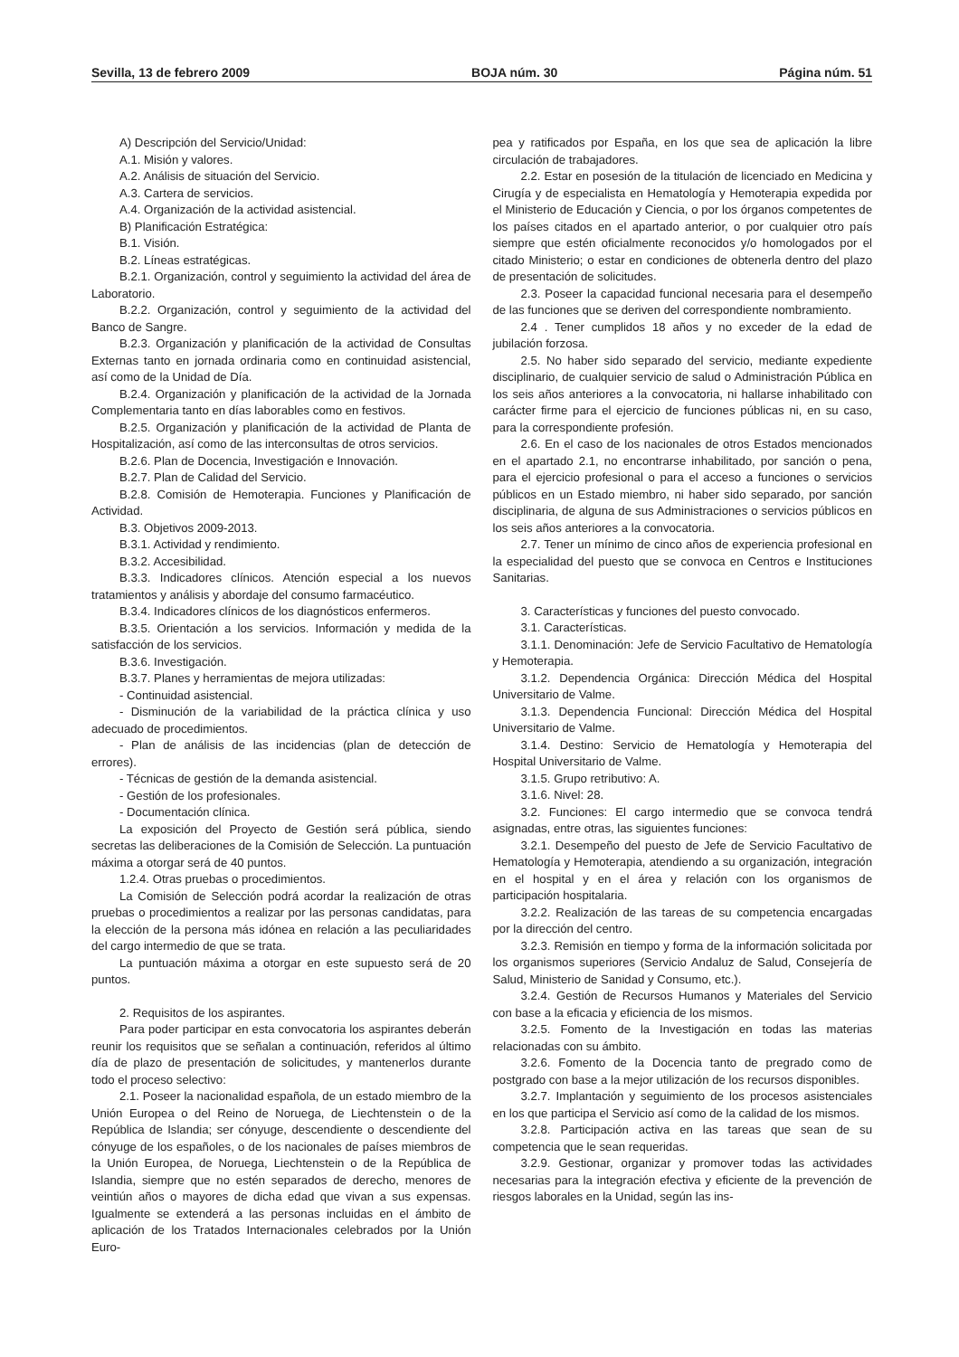Sevilla, 13 de febrero 2009 BOJA núm. 30 Página núm. 51
A) Descripción del Servicio/Unidad:
A.1. Misión y valores.
A.2. Análisis de situación del Servicio.
A.3. Cartera de servicios.
A.4. Organización de la actividad asistencial.
B) Planificación Estratégica:
B.1. Visión.
B.2. Líneas estratégicas.
B.2.1. Organización, control y seguimiento la actividad del área de Laboratorio.
B.2.2. Organización, control y seguimiento de la actividad del Banco de Sangre.
B.2.3. Organización y planificación de la actividad de Consultas Externas tanto en jornada ordinaria como en continuidad asistencial, así como de la Unidad de Día.
B.2.4. Organización y planificación de la actividad de la Jornada Complementaria tanto en días laborables como en festivos.
B.2.5. Organización y planificación de la actividad de Planta de Hospitalización, así como de las interconsultas de otros servicios.
B.2.6. Plan de Docencia, Investigación e Innovación.
B.2.7. Plan de Calidad del Servicio.
B.2.8. Comisión de Hemoterapia. Funciones y Planificación de Actividad.
B.3. Objetivos 2009-2013.
B.3.1. Actividad y rendimiento.
B.3.2. Accesibilidad.
B.3.3. Indicadores clínicos. Atención especial a los nuevos tratamientos y análisis y abordaje del consumo farmacéutico.
B.3.4. Indicadores clínicos de los diagnósticos enfermeros.
B.3.5. Orientación a los servicios. Información y medida de la satisfacción de los servicios.
B.3.6. Investigación.
B.3.7. Planes y herramientas de mejora utilizadas:
- Continuidad asistencial.
- Disminución de la variabilidad de la práctica clínica y uso adecuado de procedimientos.
- Plan de análisis de las incidencias (plan de detección de errores).
- Técnicas de gestión de la demanda asistencial.
- Gestión de los profesionales.
- Documentación clínica.
La exposición del Proyecto de Gestión será pública, siendo secretas las deliberaciones de la Comisión de Selección. La puntuación máxima a otorgar será de 40 puntos.
1.2.4. Otras pruebas o procedimientos.
La Comisión de Selección podrá acordar la realización de otras pruebas o procedimientos a realizar por las personas candidatas, para la elección de la persona más idónea en relación a las peculiaridades del cargo intermedio de que se trata.
La puntuación máxima a otorgar en este supuesto será de 20 puntos.
2. Requisitos de los aspirantes.
Para poder participar en esta convocatoria los aspirantes deberán reunir los requisitos que se señalan a continuación, referidos al último día de plazo de presentación de solicitudes, y mantenerlos durante todo el proceso selectivo:
2.1. Poseer la nacionalidad española, de un estado miembro de la Unión Europea o del Reino de Noruega, de Liechtenstein o de la República de Islandia; ser cónyuge, descendiente o descendiente del cónyuge de los españoles, o de los nacionales de países miembros de la Unión Europea, de Noruega, Liechtenstein o de la República de Islandia, siempre que no estén separados de derecho, menores de veintiún años o mayores de dicha edad que vivan a sus expensas. Igualmente se extenderá a las personas incluidas en el ámbito de aplicación de los Tratados Internacionales celebrados por la Unión Euro-
pea y ratificados por España, en los que sea de aplicación la libre circulación de trabajadores.
2.2. Estar en posesión de la titulación de licenciado en Medicina y Cirugía y de especialista en Hematología y Hemoterapia expedida por el Ministerio de Educación y Ciencia, o por los órganos competentes de los países citados en el apartado anterior, o por cualquier otro país siempre que estén oficialmente reconocidos y/o homologados por el citado Ministerio; o estar en condiciones de obtenerla dentro del plazo de presentación de solicitudes.
2.3. Poseer la capacidad funcional necesaria para el desempeño de las funciones que se deriven del correspondiente nombramiento.
2.4 . Tener cumplidos 18 años y no exceder de la edad de jubilación forzosa.
2.5. No haber sido separado del servicio, mediante expediente disciplinario, de cualquier servicio de salud o Administración Pública en los seis años anteriores a la convocatoria, ni hallarse inhabilitado con carácter firme para el ejercicio de funciones públicas ni, en su caso, para la correspondiente profesión.
2.6. En el caso de los nacionales de otros Estados mencionados en el apartado 2.1, no encontrarse inhabilitado, por sanción o pena, para el ejercicio profesional o para el acceso a funciones o servicios públicos en un Estado miembro, ni haber sido separado, por sanción disciplinaria, de alguna de sus Administraciones o servicios públicos en los seis años anteriores a la convocatoria.
2.7. Tener un mínimo de cinco años de experiencia profesional en la especialidad del puesto que se convoca en Centros e Instituciones Sanitarias.
3. Características y funciones del puesto convocado.
3.1. Características.
3.1.1. Denominación: Jefe de Servicio Facultativo de Hematología y Hemoterapia.
3.1.2. Dependencia Orgánica: Dirección Médica del Hospital Universitario de Valme.
3.1.3. Dependencia Funcional: Dirección Médica del Hospital Universitario de Valme.
3.1.4. Destino: Servicio de Hematología y Hemoterapia del Hospital Universitario de Valme.
3.1.5. Grupo retributivo: A.
3.1.6. Nivel: 28.
3.2. Funciones: El cargo intermedio que se convoca tendrá asignadas, entre otras, las siguientes funciones:
3.2.1. Desempeño del puesto de Jefe de Servicio Facultativo de Hematología y Hemoterapia, atendiendo a su organización, integración en el hospital y en el área y relación con los organismos de participación hospitalaria.
3.2.2. Realización de las tareas de su competencia encargadas por la dirección del centro.
3.2.3. Remisión en tiempo y forma de la información solicitada por los organismos superiores (Servicio Andaluz de Salud, Consejería de Salud, Ministerio de Sanidad y Consumo, etc.).
3.2.4. Gestión de Recursos Humanos y Materiales del Servicio con base a la eficacia y eficiencia de los mismos.
3.2.5. Fomento de la Investigación en todas las materias relacionadas con su ámbito.
3.2.6. Fomento de la Docencia tanto de pregrado como de postgrado con base a la mejor utilización de los recursos disponibles.
3.2.7. Implantación y seguimiento de los procesos asistenciales en los que participa el Servicio así como de la calidad de los mismos.
3.2.8. Participación activa en las tareas que sean de su competencia que le sean requeridas.
3.2.9. Gestionar, organizar y promover todas las actividades necesarias para la integración efectiva y eficiente de la prevención de riesgos laborales en la Unidad, según las ins-